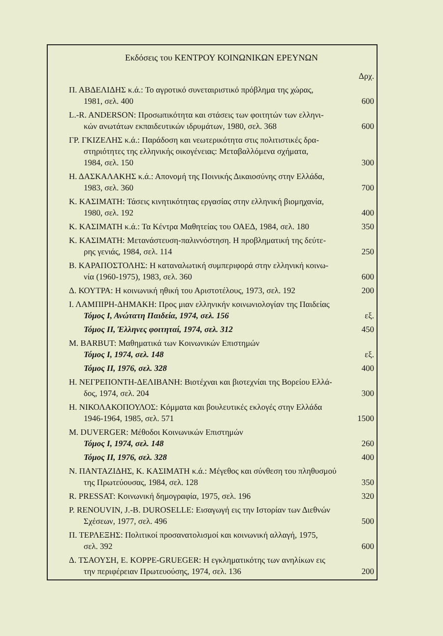Εκδόσεις του ΚΕΝΤΡΟΥ ΚΟΙΝΩΝΙΚΩΝ ΕΡΕΥΝΩΝ
| | Δρχ. |
| Π. ΑΒΔΕΛΙΔΗΣ κ.ά.: Το αγροτικό συνεταιριστικό πρόβλημα της χώρας, 1981, σελ. 400 | 600 |
| L.-R. ANDERSON: Προσωπικότητα και στάσεις των φοιτητών των ελληνι- κών ανωτάτων εκπαιδευτικών ιδρυμάτων, 1980, σελ. 368 | 600 |
| ΓΡ. ΓΚΙΖΕΛΗΣ κ.ά.: Παράδοση και νεωτερικότητα στις πολιτιστικές δρα- στηριότητες της ελληνικής οικογένειας: Μεταβαλλόμενα σχήματα, 1984, σελ. 150 | 300 |
| Η. ΔΑΣΚΑΛΑΚΗΣ κ.ά.: Απονομή της Ποινικής Δικαιοσύνης στην Ελλάδα, 1983, σελ. 360 | 700 |
| Κ. ΚΑΣΙΜΑΤΗ: Τάσεις κινητικότητας εργασίας στην ελληνική βιομηχανία, 1980, σελ. 192 | 400 |
| Κ. ΚΑΣΙΜΑΤΗ κ.ά.: Τα Κέντρα Μαθητείας του ΟΑΕΔ, 1984, σελ. 180 | 350 |
| Κ. ΚΑΣΙΜΑΤΗ: Μετανάστευση-παλιννόστηση. Η προβληματική της δεύτε- ρης γενιάς, 1984, σελ. 114 | 250 |
| Β. ΚΑΡΑΠΟΣΤΟΛΗΣ: Η καταναλωτική συμπεριφορά στην ελληνική κοινω- νία (1960-1975), 1983, σελ. 360 | 600 |
| Δ. ΚΟΥΤΡΑ: Η κοινωνική ηθική του Αριστοτέλους, 1973, σελ. 192 | 200 |
| Ι. ΛΑΜΠΙΡΗ-ΔΗΜΑΚΗ: Προς μιαν ελληνικήν κοινωνιολογίαν της Παιδείας Τόμος Ι, Ανώτατη Παιδεία, 1974, σελ. 156 | εξ. |
| Τόμος ΙΙ, Έλληνες φοιτηταί, 1974, σελ. 312 | 450 |
| M. BARBUT: Μαθηματικά των Κοινωνικών Επιστημών Τόμος Ι, 1974, σελ. 148 | εξ. |
| Τόμος ΙΙ, 1976, σελ. 328 | 400 |
| Η. ΝΕΓΡΕΠΟΝΤΗ-ΔΕΛΙΒΑΝΗ: Βιοτέχναι και βιοτεχνίαι της Βορείου Ελλά- δος, 1974, σελ. 204 | 300 |
| Η. ΝΙΚΟΛΑΚΟΠΟΥΛΟΣ: Κόμματα και βουλευτικές εκλογές στην Ελλάδα 1946-1964, 1985, σελ. 571 | 1500 |
| M. DUVERGER: Μέθοδοι Κοινωνικών Επιστημών Τόμος Ι, 1974, σελ. 148 | 260 |
| Τόμος ΙΙ, 1976, σελ. 328 | 400 |
| Ν. ΠΑΝΤΑΖΙΔΗΣ, Κ. ΚΑΣΙΜΑΤΗ κ.ά.: Μέγεθος και σύνθεση του πληθυσμού της Πρωτεύουσας, 1984, σελ. 128 | 350 |
| R. PRESSAT: Κοινωνική δημογραφία, 1975, σελ. 196 | 320 |
| P. RENOUVIN, J.-B. DUROSELLE: Εισαγωγή εις την Ιστορίαν των Διεθνών Σχέσεων, 1977, σελ. 496 | 500 |
| Π. ΤΕΡΛΕΞΗΣ: Πολιτικοί προσανατολισμοί και κοινωνική αλλαγή, 1975, σελ. 392 | 600 |
| Δ. ΤΣΑΟΥΣΗ, Ε. KOPPE-GRUEGER: Η εγκληματικότης των ανηλίκων εις την περιφέρειαν Πρωτευούσης, 1974, σελ. 136 | 200 |